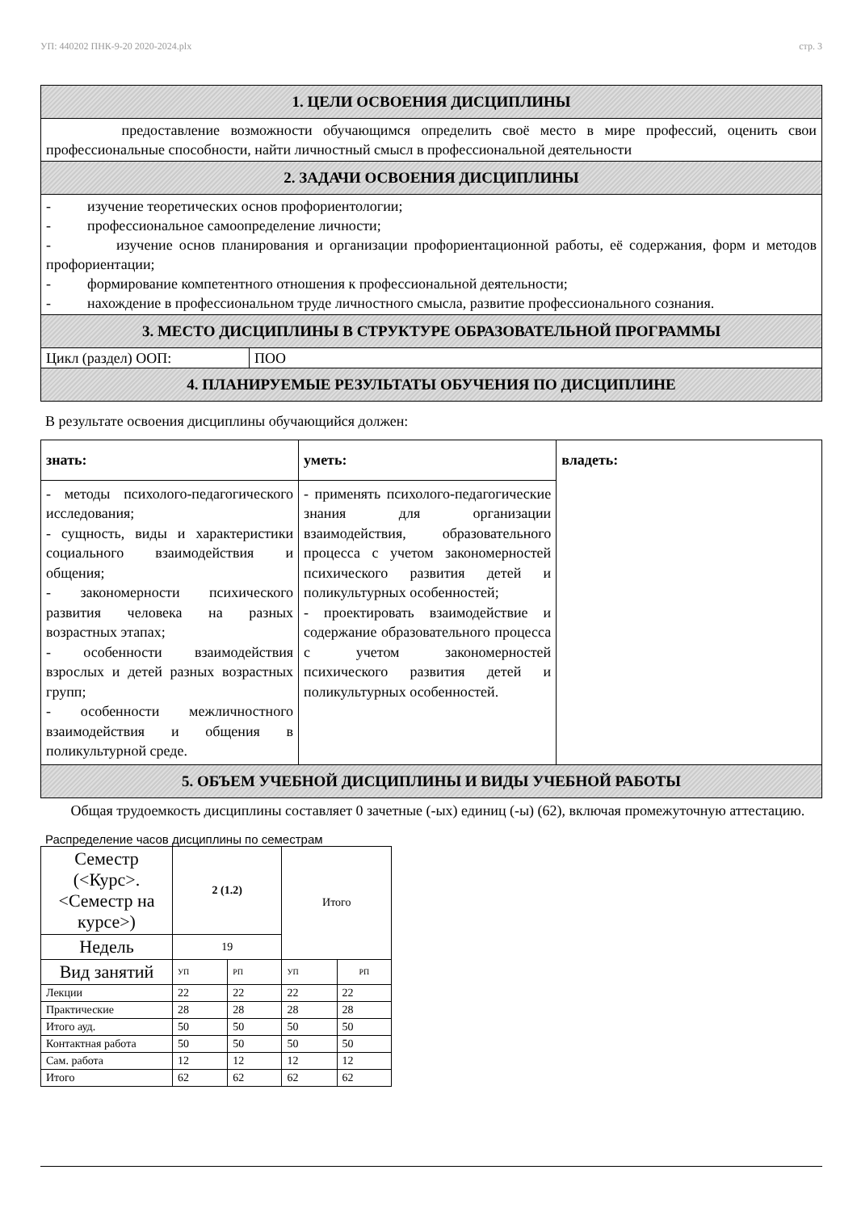УП: 440202 ПНК-9-20 2020-2024.plx стр. 3
1. ЦЕЛИ ОСВОЕНИЯ ДИСЦИПЛИНЫ
предоставление возможности обучающимся определить своё место в мире профессий, оценить свои профессиональные способности, найти личностный смысл в профессиональной деятельности
2. ЗАДАЧИ ОСВОЕНИЯ ДИСЦИПЛИНЫ
- изучение теоретических основ профориентологии;
- профессиональное самоопределение личности;
- изучение основ планирования и организации профориентационной работы, её содержания, форм и методов профориентации;
- формирование компетентного отношения к профессиональной деятельности;
- нахождение в профессиональном труде личностного смысла, развитие профессионального сознания.
3. МЕСТО ДИСЦИПЛИНЫ В СТРУКТУРЕ ОБРАЗОВАТЕЛЬНОЙ ПРОГРАММЫ
Цикл (раздел) ООП: ПОО
4. ПЛАНИРУЕМЫЕ РЕЗУЛЬТАТЫ ОБУЧЕНИЯ ПО ДИСЦИПЛИНЕ
В результате освоения дисциплины обучающийся должен:
| знать: | уметь: | владеть: |
| - методы психолого-педагогического исследования; - сущность, виды и характеристики социального взаимодействия и общения; - закономерности психического развития человека на разных возрастных этапах; - особенности взаимодействия взрослых и детей разных возрастных групп; - особенности межличностного взаимодействия и общения в поликультурной среде. | - применять психолого-педагогические знания для организации взаимодействия, образовательного процесса с учетом закономерностей психического развития детей и поликультурных особенностей; - проектировать взаимодействие и содержание образовательного процесса с учетом закономерностей психического развития детей и поликультурных особенностей. | |
5. ОБЪЕМ УЧЕБНОЙ ДИСЦИПЛИНЫ И ВИДЫ УЧЕБНОЙ РАБОТЫ
Общая трудоемкость дисциплины составляет 0 зачетные (-ых) единиц (-ы) (62), включая промежуточную аттестацию.
Распределение часов дисциплины по семестрам
| Семестр (<Курс>.<Семестр на курсе>) | 2 (1.2) | | Итого | |
| Недель | 19 | | | |
| Вид занятий | УП | РП | УП | РП |
| Лекции | 22 | 22 | 22 | 22 |
| Практические | 28 | 28 | 28 | 28 |
| Итого ауд. | 50 | 50 | 50 | 50 |
| Контактная работа | 50 | 50 | 50 | 50 |
| Сам. работа | 12 | 12 | 12 | 12 |
| Итого | 62 | 62 | 62 | 62 |